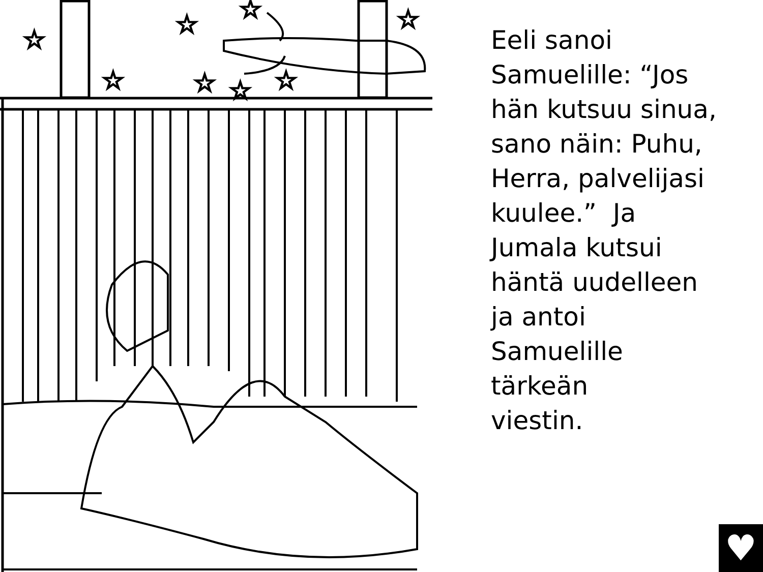☆
☆
☆
☆
☆
☆
☆
☆
Eeli sanoi
Samuelille: “Jos
hän kutsuu sinua,
sano näin: Puhu,
Herra, palvelijasi
kuulee.” Ja
Jumala kutsui
häntä uudelleen
ja antoi
Samuelille
tärkeän
viestin.
♥